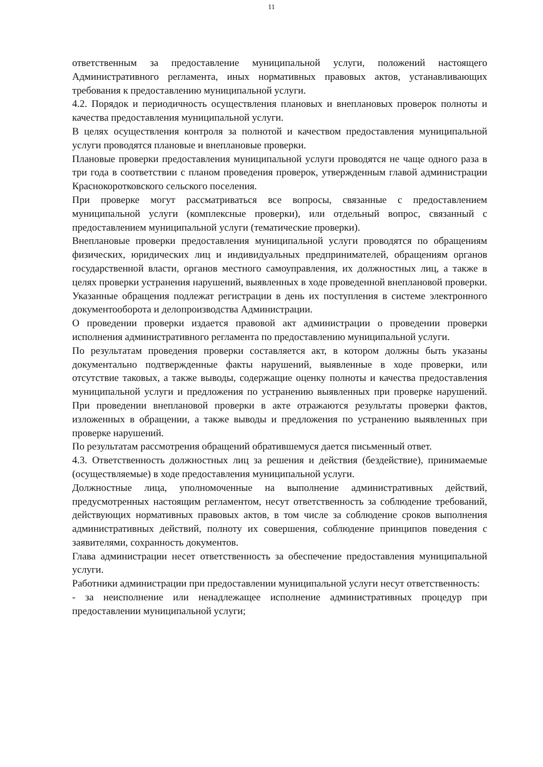11
ответственным за предоставление муниципальной услуги, положений настоящего Административного регламента, иных нормативных правовых актов, устанавливающих требования к предоставлению муниципальной услуги.
4.2. Порядок и периодичность осуществления плановых и внеплановых проверок полноты и качества предоставления муниципальной услуги.
В целях осуществления контроля за полнотой и качеством предоставления муниципальной услуги проводятся плановые и внеплановые проверки.
Плановые проверки предоставления муниципальной услуги проводятся не чаще одного раза в три года в соответствии с планом проведения проверок, утвержденным главой администрации Краснокоротковского сельского поселения.
При проверке могут рассматриваться все вопросы, связанные с предоставлением муниципальной услуги (комплексные проверки), или отдельный вопрос, связанный с предоставлением муниципальной услуги (тематические проверки).
Внеплановые проверки предоставления муниципальной услуги проводятся по обращениям физических, юридических лиц и индивидуальных предпринимателей, обращениям органов государственной власти, органов местного самоуправления, их должностных лиц, а также в целях проверки устранения нарушений, выявленных в ходе проведенной внеплановой проверки. Указанные обращения подлежат регистрации в день их поступления в системе электронного документооборота и делопроизводства Администрации.
О проведении проверки издается правовой акт администрации о проведении проверки исполнения административного регламента по предоставлению муниципальной услуги.
По результатам проведения проверки составляется акт, в котором должны быть указаны документально подтвержденные факты нарушений, выявленные в ходе проверки, или отсутствие таковых, а также выводы, содержащие оценку полноты и качества предоставления муниципальной услуги и предложения по устранению выявленных при проверке нарушений. При проведении внеплановой проверки в акте отражаются результаты проверки фактов, изложенных в обращении, а также выводы и предложения по устранению выявленных при проверке нарушений.
По результатам рассмотрения обращений обратившемуся дается письменный ответ.
4.3. Ответственность должностных лиц за решения и действия (бездействие), принимаемые (осуществляемые) в ходе предоставления муниципальной услуги.
Должностные лица, уполномоченные на выполнение административных действий, предусмотренных настоящим регламентом, несут ответственность за соблюдение требований, действующих нормативных правовых актов, в том числе за соблюдение сроков выполнения административных действий, полноту их совершения, соблюдение принципов поведения с заявителями, сохранность документов.
Глава администрации несет ответственность за обеспечение предоставления муниципальной услуги.
Работники администрации при предоставлении муниципальной услуги несут ответственность:
- за неисполнение или ненадлежащее исполнение административных процедур при предоставлении муниципальной услуги;